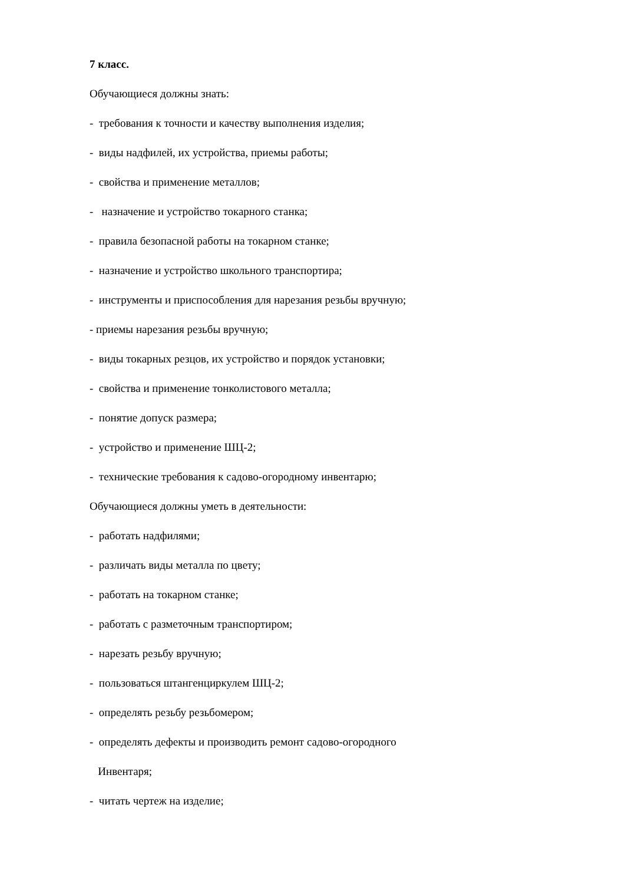7 класс.
Обучающиеся должны знать:
- требования к точности и качеству выполнения изделия;
- виды надфилей, их устройства, приемы работы;
- свойства и применение металлов;
- назначение и устройство токарного станка;
- правила безопасной работы на токарном станке;
- назначение и устройство школьного транспортира;
- инструменты и приспособления для нарезания резьбы вручную;
- приемы нарезания резьбы вручную;
- виды токарных резцов, их устройство и порядок установки;
- свойства и применение тонколистового металла;
- понятие допуск размера;
- устройство и применение ШЦ-2;
- технические требования к садово-огородному инвентарю;
Обучающиеся должны уметь в деятельности:
- работать надфилями;
- различать виды металла по цвету;
- работать на токарном станке;
- работать с разметочным транспортиром;
- нарезать резьбу вручную;
- пользоваться штангенциркулем ШЦ-2;
- определять резьбу резьбомером;
- определять дефекты и производить ремонт садово-огородного
Инвентаря;
- читать чертеж на изделие;